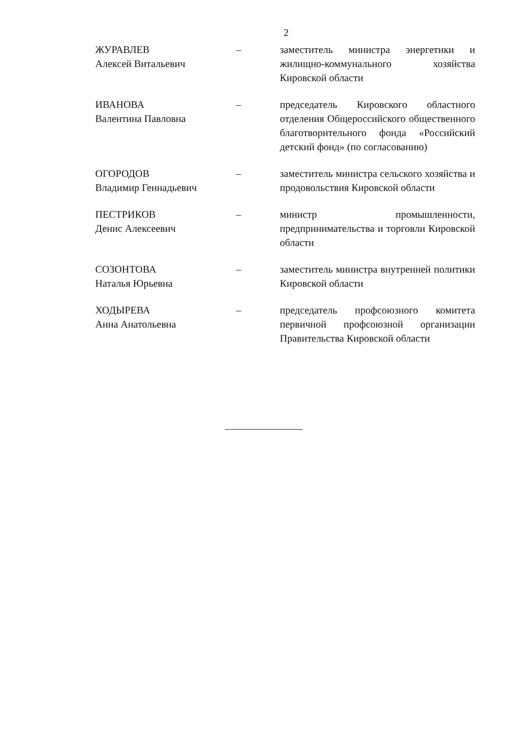2
| ЖУРАВЛЕВ Алексей Витальевич | – | заместитель министра энергетики и жилищно-коммунального хозяйства Кировской области |
| ИВАНОВА Валентина Павловна | – | председатель Кировского областного отделения Общероссийского общественного благотворительного фонда «Российский детский фонд» (по согласованию) |
| ОГОРОДОВ Владимир Геннадьевич | – | заместитель министра сельского хозяйства и продовольствия Кировской области |
| ПЕСТРИКОВ Денис Алексеевич | – | министр промышленности, предпринимательства и торговли Кировской области |
| СОЗОНТОВА Наталья Юрьевна | – | заместитель министра внутренней политики Кировской области |
| ХОДЫРЕВА Анна Анатольевна | – | председатель профсоюзного комитета первичной профсоюзной организации Правительства Кировской области |